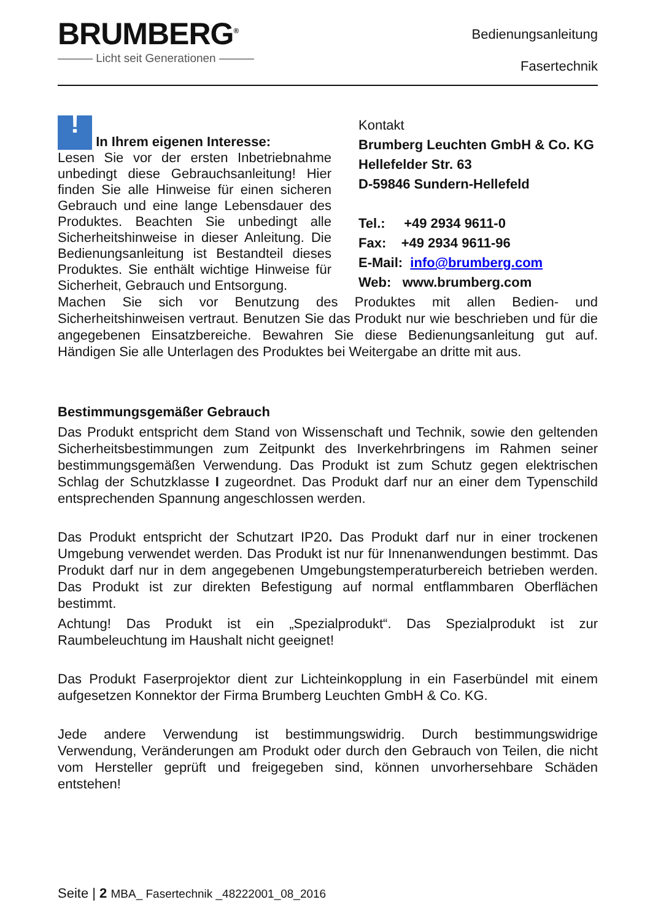BRUMBERG<sup>®</sup>
——— Licht seit Generationen ———
Bedienungsanleitung
Fasertechnik
! In Ihrem eigenen Interesse:
Lesen Sie vor der ersten Inbetriebnahme unbedingt diese Gebrauchsanleitung! Hier finden Sie alle Hinweise für einen sicheren Gebrauch und eine lange Lebensdauer des Produktes. Beachten Sie unbedingt alle Sicherheitshinweise in dieser Anleitung. Die Bedienungsanleitung ist Bestandteil dieses Produktes. Sie enthält wichtige Hinweise für Sicherheit, Gebrauch und Entsorgung.
Kontakt
Brumberg Leuchten GmbH & Co. KG
Hellefelder Str. 63
D-59846 Sundern-Hellefeld
Tel.: +49 2934 9611-0
Fax: +49 2934 9611-96
E-Mail: info@brumberg.com
Web: www.brumberg.com
Machen Sie sich vor Benutzung des Produktes mit allen Bedien- und Sicherheitshinweisen vertraut. Benutzen Sie das Produkt nur wie beschrieben und für die angegebenen Einsatzbereiche. Bewahren Sie diese Bedienungsanleitung gut auf. Händigen Sie alle Unterlagen des Produktes bei Weitergabe an dritte mit aus.
Bestimmungsgemäßer Gebrauch
Das Produkt entspricht dem Stand von Wissenschaft und Technik, sowie den geltenden Sicherheitsbestimmungen zum Zeitpunkt des Inverkehrbringens im Rahmen seiner bestimmungsgemäßen Verwendung. Das Produkt ist zum Schutz gegen elektrischen Schlag der Schutzklasse I zugeordnet. Das Produkt darf nur an einer dem Typenschild entsprechenden Spannung angeschlossen werden.
Das Produkt entspricht der Schutzart IP20. Das Produkt darf nur in einer trockenen Umgebung verwendet werden. Das Produkt ist nur für Innenanwendungen bestimmt. Das Produkt darf nur in dem angegebenen Umgebungstemperaturbereich betrieben werden. Das Produkt ist zur direkten Befestigung auf normal entflammbaren Oberflächen bestimmt.
Achtung! Das Produkt ist ein „Spezialprodukt“. Das Spezialprodukt ist zur Raumbeleuchtung im Haushalt nicht geeignet!
Das Produkt Faserprojektor dient zur Lichteinkopplung in ein Faserbündel mit einem aufgesetzen Konnektor der Firma Brumberg Leuchten GmbH & Co. KG.
Jede andere Verwendung ist bestimmungswidrig. Durch bestimmungswidrige Verwendung, Veränderungen am Produkt oder durch den Gebrauch von Teilen, die nicht vom Hersteller geprüft und freigegeben sind, können unvorhersehbare Schäden entstehen!
Seite | 2 MBA_ Fasertechnik _48222001_08_2016